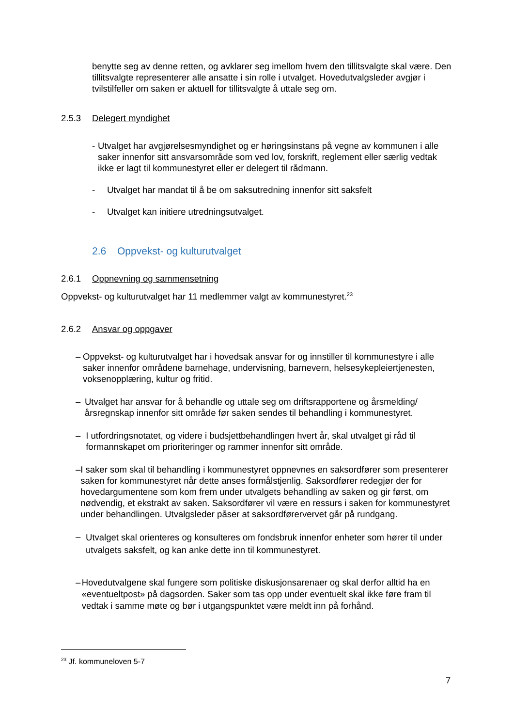benytte seg av denne retten, og avklarer seg imellom hvem den tillitsvalgte skal være. Den tillitsvalgte representerer alle ansatte i sin rolle i utvalget. Hovedutvalgsleder avgjør i tvilstilfeller om saken er aktuell for tillitsvalgte å uttale seg om.
2.5.3 Delegert myndighet
- Utvalget har avgjørelsesmyndighet og er høringsinstans på vegne av kommunen i alle saker innenfor sitt ansvarsområde som ved lov, forskrift, reglement eller særlig vedtak ikke er lagt til kommunestyret eller er delegert til rådmann.
- Utvalget har mandat til å be om saksutredning innenfor sitt saksfelt
- Utvalget kan initiere utredningsutvalget.
2.6 Oppvekst- og kulturutvalget
2.6.1 Oppnevning og sammensetning
Oppvekst- og kulturutvalget har 11 medlemmer valgt av kommunestyret.<sup>23</sup>
2.6.2 Ansvar og oppgaver
– Oppvekst- og kulturutvalget har i hovedsak ansvar for og innstiller til kommunestyre i alle saker innenfor områdene barnehage, undervisning, barnevern, helsesykepleiertjenesten, voksenopplæring, kultur og fritid.
– Utvalget har ansvar for å behandle og uttale seg om driftsrapportene og årsmelding/årsregnskap innenfor sitt område før saken sendes til behandling i kommunestyret.
– I utfordringsnotatet, og videre i budsjettbehandlingen hvert år, skal utvalget gi råd til formannskapet om prioriteringer og rammer innenfor sitt område.
– I saker som skal til behandling i kommunestyret oppnevnes en saksordfører som presenterer saken for kommunestyret når dette anses formålstjenlig. Saksordfører redegjør der for hovedargumentene som kom frem under utvalgets behandling av saken og gir først, om nødvendig, et ekstrakt av saken. Saksordfører vil være en ressurs i saken for kommunestyret under behandlingen. Utvalgsleder påser at saksordførervervet går på rundgang.
– Utvalget skal orienteres og konsulteres om fondsbruk innenfor enheter som hører til under utvalgets saksfelt, og kan anke dette inn til kommunestyret.
– Hovedutvalgene skal fungere som politiske diskusjonsarenaer og skal derfor alltid ha en «eventueltpost» på dagsorden. Saker som tas opp under eventuelt skal ikke føre fram til vedtak i samme møte og bør i utgangspunktet være meldt inn på forhånd.
<sup>23</sup> Jf. kommuneloven 5-7
7